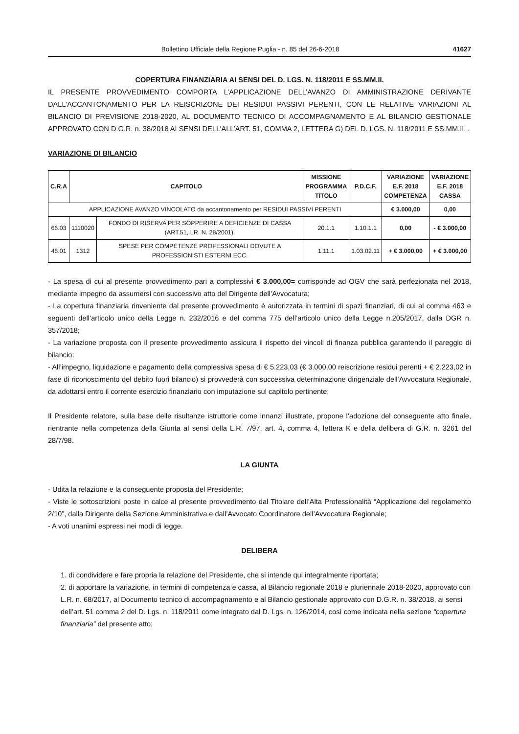Bollettino Ufficiale della Regione Puglia - n. 85 del 26-6-2018 41627
COPERTURA FINANZIARIA AI SENSI DEL D. LGS. N. 118/2011 E SS.MM.II.
IL PRESENTE PROVVEDIMENTO COMPORTA L’APPLICAZIONE DELL’AVANZO DI AMMINISTRAZIONE DERIVANTE DALL’ACCANTONAMENTO PER LA REISCRIZONE DEI RESIDUI PASSIVI PERENTI, CON LE RELATIVE VARIAZIONI AL BILANCIO DI PREVISIONE 2018-2020, AL DOCUMENTO TECNICO DI ACCOMPAGNAMENTO E AL BILANCIO GESTIONALE APPROVATO CON D.G.R. n. 38/2018 AI SENSI DELL’ALL’ART. 51, COMMA 2, LETTERA G) DEL D. LGS. N. 118/2011 E SS.MM.II. .
VARIAZIONE DI BILANCIO
| C.R.A | CAPITOLO | | MISSIONE PROGRAMMA TITOLO | P.D.C.F. | VARIAZIONE E.F. 2018 COMPETENZA | VARIAZIONE E.F. 2018 CASSA |
| --- | --- | --- | --- | --- | --- | --- |
| APPLICAZIONE AVANZO VINCOLATO da accantonamento per RESIDUI PASSIVI PERENTI | | | | | € 3.000,00 | 0,00 |
| 66.03 | 1110020 | FONDO DI RISERVA PER SOPPERIRE A DEFICIENZE DI CASSA (ART.51, LR. N. 28/2001). | 20.1.1 | 1.10.1.1 | 0,00 | - € 3.000,00 |
| 46.01 | 1312 | SPESE PER COMPETENZE PROFESSIONALI DOVUTE A PROFESSIONISTI ESTERNI ECC. | 1.11.1 | 1.03.02.11 | + € 3.000,00 | + € 3.000,00 |
- La spesa di cui al presente provvedimento pari a complessivi € 3.000,00= corrisponde ad OGV che sarà perfezionata nel 2018, mediante impegno da assumersi con successivo atto del Dirigente dell’Avvocatura;
- La copertura finanziaria rinveniente dal presente provvedimento è autorizzata in termini di spazi finanziari, di cui al comma 463 e seguenti dell’articolo unico della Legge n. 232/2016 e del comma 775 dell’articolo unico della Legge n.205/2017, dalla DGR n. 357/2018;
- La variazione proposta con il presente provvedimento assicura il rispetto dei vincoli di finanza pubblica garantendo il pareggio di bilancio;
- All’impegno, liquidazione e pagamento della complessiva spesa di € 5.223,03 (€ 3.000,00 reiscrizione residui perenti + € 2.223,02 in fase di riconoscimento del debito fuori bilancio) si provvederà con successiva determinazione dirigenziale dell’Avvocatura Regionale, da adottarsi entro il corrente esercizio finanziario con imputazione sul capitolo pertinente;
Il Presidente relatore, sulla base delle risultanze istruttorie come innanzi illustrate, propone l’adozione del conseguente atto finale, rientrante nella competenza della Giunta al sensi della L.R. 7/97, art. 4, comma 4, lettera K e della delibera di G.R. n. 3261 del 28/7/98.
LA GIUNTA
- Udita la relazione e la conseguente proposta del Presidente;
- Viste le sottoscrizioni poste in calce al presente provvedimento dal Titolare dell’Alta Professionalità “Applicazione del regolamento 2/10”, dalla Dirigente della Sezione Amministrativa e dall’Avvocato Coordinatore dell’Avvocatura Regionale;
- A voti unanimi espressi nei modi di legge.
DELIBERA
1. di condividere e fare propria la relazione del Presidente, che si intende qui integralmente riportata;
2. di apportare la variazione, in termini di competenza e cassa, al Bilancio regionale 2018 e pluriennale 2018-2020, approvato con L.R. n. 68/2017, al Documento tecnico di accompagnamento e al Bilancio gestionale approvato con D.G.R. n. 38/2018, ai sensi dell’art. 51 comma 2 del D. Lgs. n. 118/2011 come integrato dal D. Lgs. n. 126/2014, così come indicata nella sezione “copertura finanziaria” del presente atto;